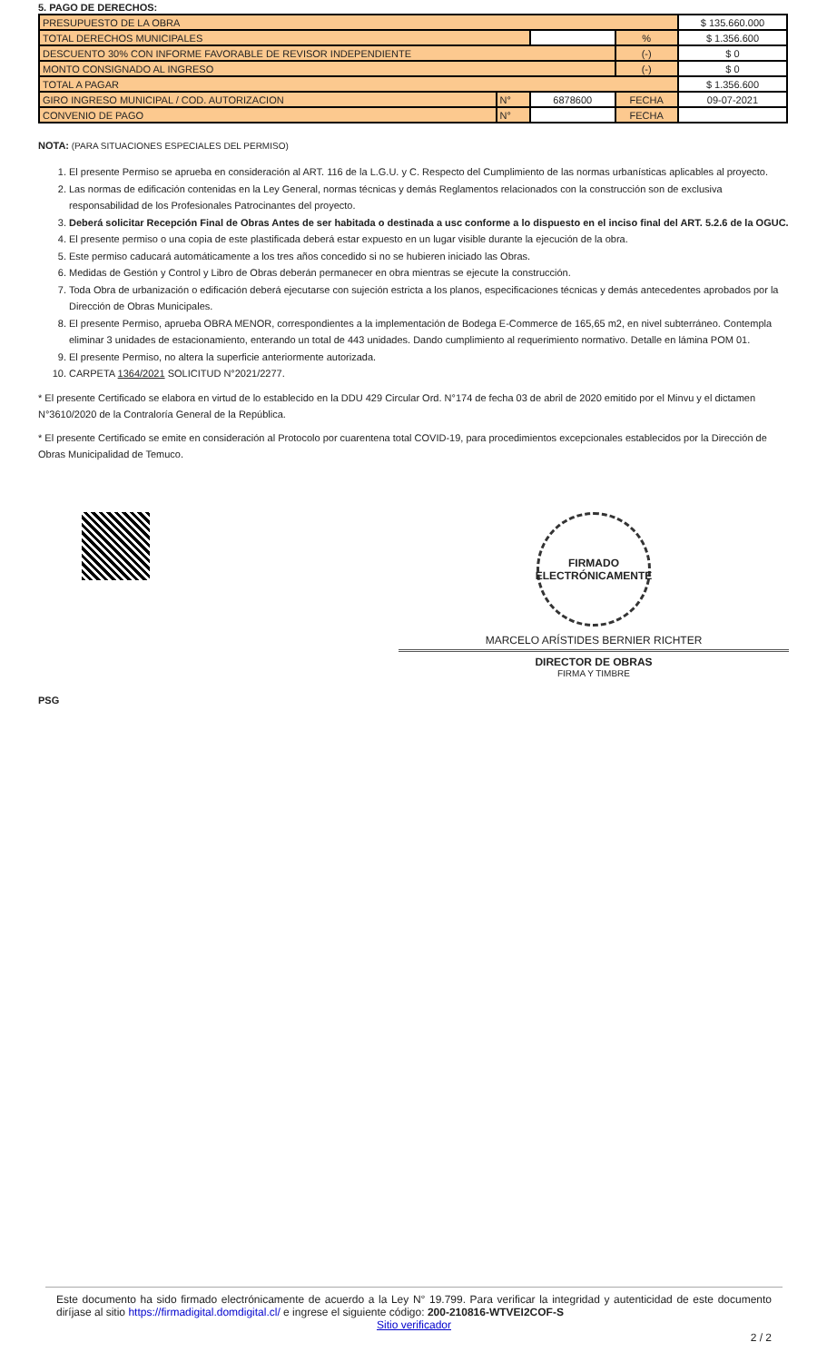5. PAGO DE DERECHOS:
| PRESUPUESTO DE LA OBRA | | | | | $ 135.660.000 |
| TOTAL DERECHOS MUNICIPALES | | | | % | $ 1.356.600 |
| DESCUENTO 30% CON INFORME FAVORABLE DE REVISOR INDEPENDIENTE | | | | (-) | $ 0 |
| MONTO CONSIGNADO AL INGRESO | | | | (-) | $ 0 |
| TOTAL A PAGAR | | | | | $ 1.356.600 |
| GIRO INGRESO MUNICIPAL / COD. AUTORIZACION | N° | 6878600 | | FECHA | 09-07-2021 |
| CONVENIO DE PAGO | N° | | | FECHA | |
NOTA: (PARA SITUACIONES ESPECIALES DEL PERMISO)
1. El presente Permiso se aprueba en consideración al ART. 116 de la L.G.U. y C. Respecto del Cumplimiento de las normas urbanísticas aplicables al proyecto.
2. Las normas de edificación contenidas en la Ley General, normas técnicas y demás Reglamentos relacionados con la construcción son de exclusiva responsabilidad de los Profesionales Patrocinantes del proyecto.
3. Deberá solicitar Recepción Final de Obras Antes de ser habitada o destinada a usc conforme a lo dispuesto en el inciso final del ART. 5.2.6 de la OGUC.
4. El presente permiso o una copia de este plastificada deberá estar expuesto en un lugar visible durante la ejecución de la obra.
5. Este permiso caducará automáticamente a los tres años concedido si no se hubieren iniciado las Obras.
6. Medidas de Gestión y Control y Libro de Obras deberán permanecer en obra mientras se ejecute la construcción.
7. Toda Obra de urbanización o edificación deberá ejecutarse con sujeción estricta a los planos, especificaciones técnicas y demás antecedentes aprobados por la Dirección de Obras Municipales.
8. El presente Permiso, aprueba OBRA MENOR, correspondientes a la implementación de Bodega E-Commerce de 165,65 m2, en nivel subterráneo. Contempla eliminar 3 unidades de estacionamiento, enterando un total de 443 unidades. Dando cumplimiento al requerimiento normativo. Detalle en lámina POM 01.
9. El presente Permiso, no altera la superficie anteriormente autorizada.
10. CARPETA 1364/2021 SOLICITUD N°2021/2277.
* El presente Certificado se elabora en virtud de lo establecido en la DDU 429 Circular Ord. N°174 de fecha 03 de abril de 2020 emitido por el Minvu y el dictamen N°3610/2020 de la Contraloría General de la República.
* El presente Certificado se emite en consideración al Protocolo por cuarentena total COVID-19, para procedimientos excepcionales establecidos por la Dirección de Obras Municipalidad de Temuco.
FIRMADO
ELECTRÓNICAMENTE
MARCELO ARÍSTIDES BERNIER RICHTER
DIRECTOR DE OBRAS
FIRMA Y TIMBRE
PSG
Este documento ha sido firmado electrónicamente de acuerdo a la Ley N° 19.799. Para verificar la integridad y autenticidad de este documento diríjase al sitio https://firmadigital.domdigital.cl/ e ingrese el siguiente código: 200-210816-WTVEI2COF-S
Sitio verificador
2 / 2